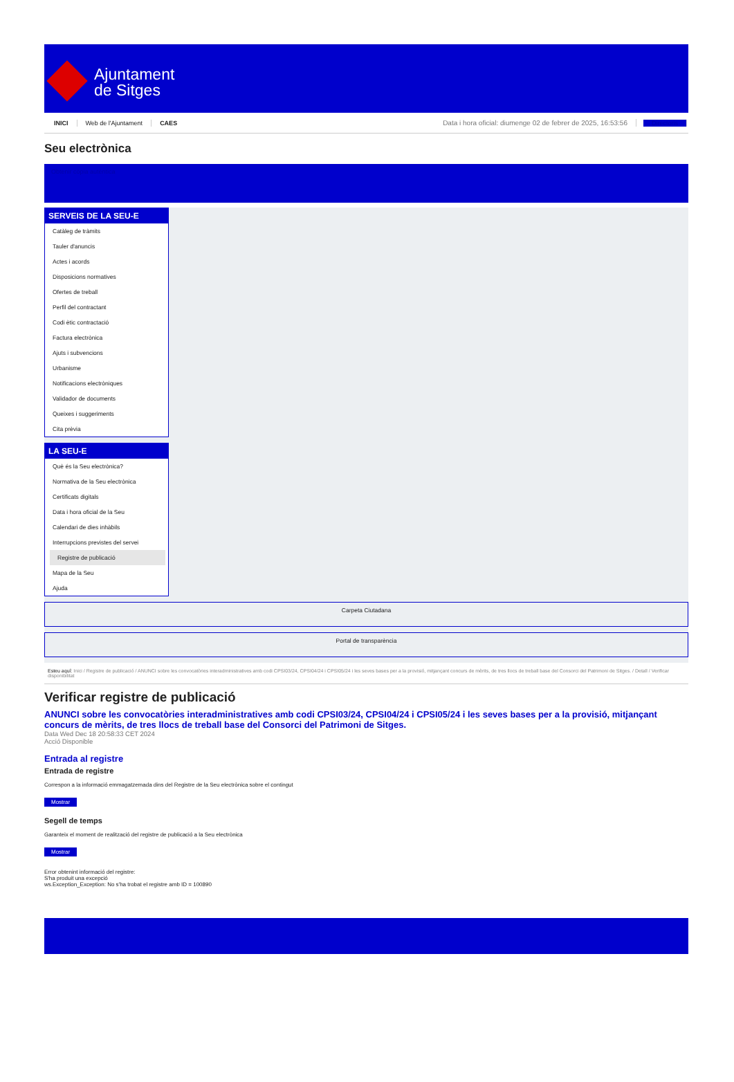Ajuntament
de Sitges
INICI Web de l'Ajuntament CAES Data i hora oficial: diumenge 02 de febrer de 2025, 16:53:56 Directoris
Seu electrònica
Obtenir còpia autèntica
SERVEIS DE LA SEU-E
Catàleg de tràmits
Tauler d'anuncis
Actes i acords
Disposicions normatives
Ofertes de treball
Perfil del contractant
Codi ètic contractació
Factura electrònica
Ajuts i subvencions
Urbanisme
Notificacions electròniques
Validador de documents
Queixes i suggeriments
Cita prèvia
LA SEU-E
Què és la Seu electrònica?
Normativa de la Seu electrònica
Certificats digitals
Data i hora oficial de la Seu
Calendari de dies inhàbils
Interrupcions previstes del servei
Registre de publicació
Mapa de la Seu
Ajuda
Carpeta Ciutadana
Portal de transparència
Esteu aquí: Inici / Registre de publicació / ANUNCI sobre les convocatòries interadministratives amb codi CPSI03/24, CPSI04/24 i CPSI05/24 i les seves bases per a la provisió, mitjançant concurs de mèrits, de tres llocs de treball base del Consorci del Patrimoni de Sitges. / Detall / Verificar disponibilitat
Verificar registre de publicació
ANUNCI sobre les convocatòries interadministratives amb codi CPSI03/24, CPSI04/24 i CPSI05/24 i les seves bases per a la provisió, mitjançant concurs de mèrits, de tres llocs de treball base del Consorci del Patrimoni de Sitges.
Data Wed Dec 18 20:58:33 CET 2024
Acció Disponible
Entrada al registre
Entrada de registre
Correspon a la informació emmagatzemada dins del Registre de la Seu electrònica sobre el contingut
Mostrar
Segell de temps
Garanteix el moment de realització del registre de publicació a la Seu electrònica
Mostrar
Error obtenint informació del registre:
S'ha produit una excepció
ws.Exception_Exception: No s'ha trobat el registre amb ID = 100890